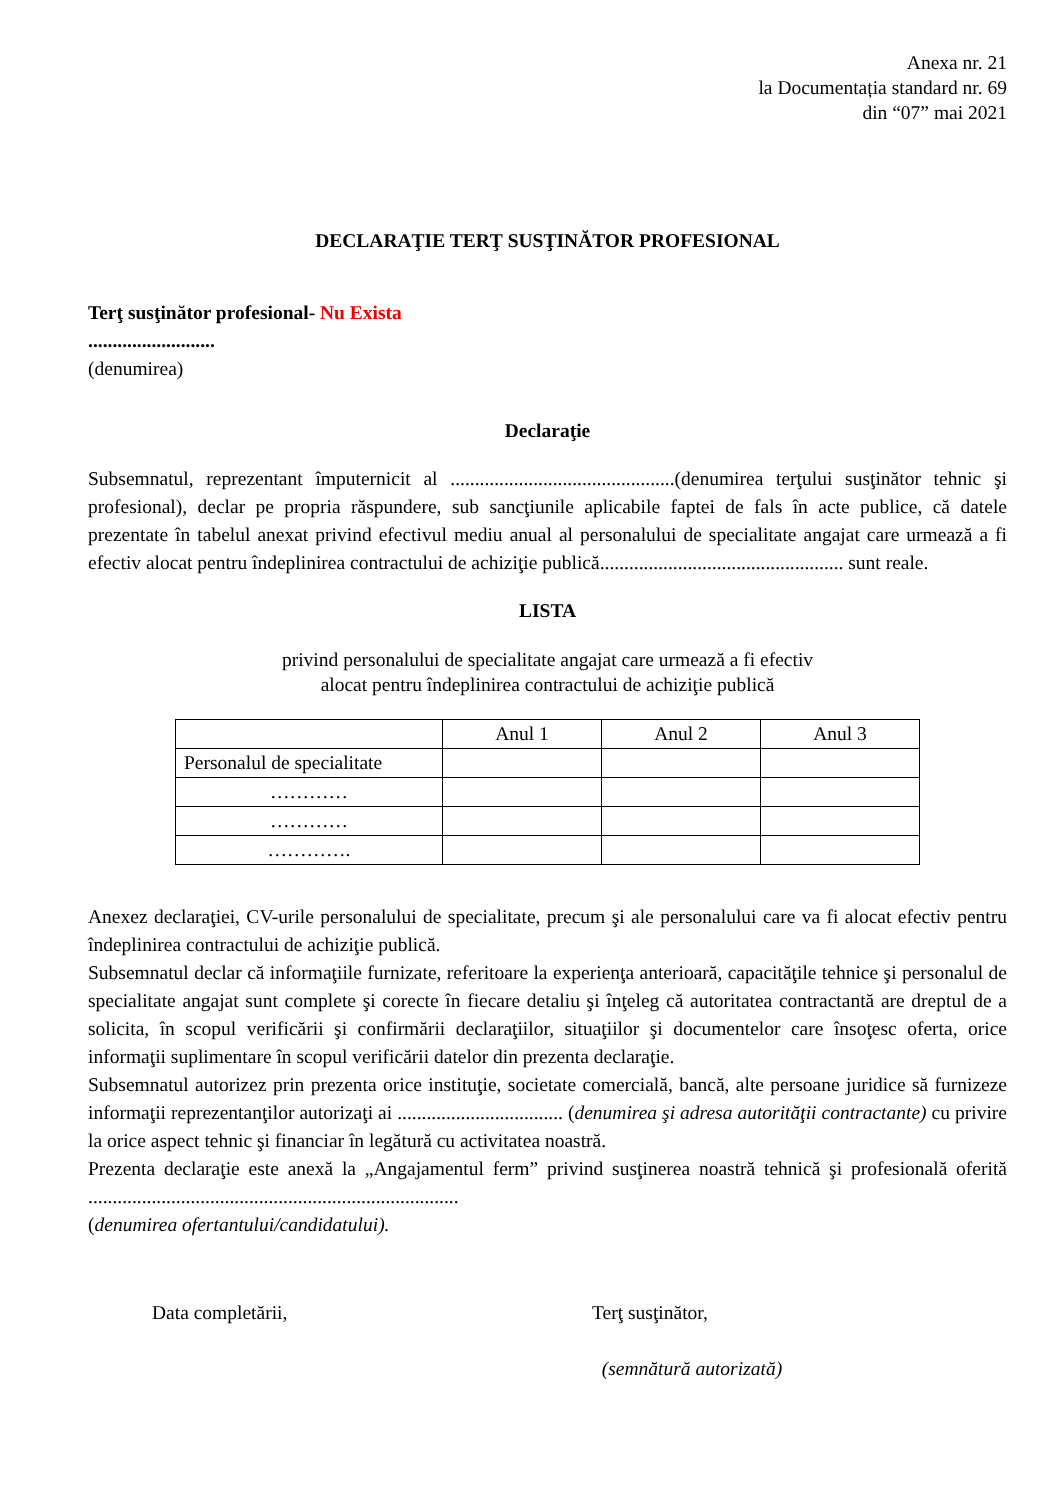Anexa nr. 21
la Documentația standard nr. 69
din “07” mai 2021
DECLARAŢIE TERŢ SUSŢINĂTOR PROFESIONAL
Terţ susţinător profesional- Nu Exista
..........................
(denumirea)
Declaraţie
Subsemnatul, reprezentant împuternicit al ..............................................(denumirea terţului susţinător tehnic şi profesional), declar pe propria răspundere, sub sancţiunile aplicabile faptei de fals în acte publice, că datele prezentate în tabelul anexat privind efectivul mediu anual al personalului de specialitate angajat care urmează a fi efectiv alocat pentru îndeplinirea contractului de achiziţie publică.................................................. sunt reale.
LISTA
privind personalului de specialitate angajat care urmează a fi efectiv
alocat pentru îndeplinirea contractului de achiziţie publică
| | Anul 1 | Anul 2 | Anul 3 |
| Personalul de specialitate | | | |
| ………… | | | |
| ………… | | | |
| …………. | | | |
Anexez declaraţiei, CV-urile personalului de specialitate, precum şi ale personalului care va fi alocat efectiv pentru îndeplinirea contractului de achiziţie publică.
Subsemnatul declar că informaţiile furnizate, referitoare la experienţa anterioară, capacităţile tehnice şi personalul de specialitate angajat sunt complete şi corecte în fiecare detaliu şi înţeleg că autoritatea contractantă are dreptul de a solicita, în scopul verificării şi confirmării declaraţiilor, situaţiilor şi documentelor care însoţesc oferta, orice informaţii suplimentare în scopul verificării datelor din prezenta declaraţie.
Subsemnatul autorizez prin prezenta orice instituţie, societate comercială, bancă, alte persoane juridice să furnizeze informaţii reprezentanţilor autorizaţi ai .................................. (denumirea şi adresa autorităţii contractante) cu privire la orice aspect tehnic şi financiar în legătură cu activitatea noastră.
Prezenta declaraţie este anexă la „Angajamentul ferm” privind susţinerea noastră tehnică şi profesională oferită ............................................................................
(denumirea ofertantului/candidatului).
Data completării, Terţ susţinător,
(semnătură autorizată)